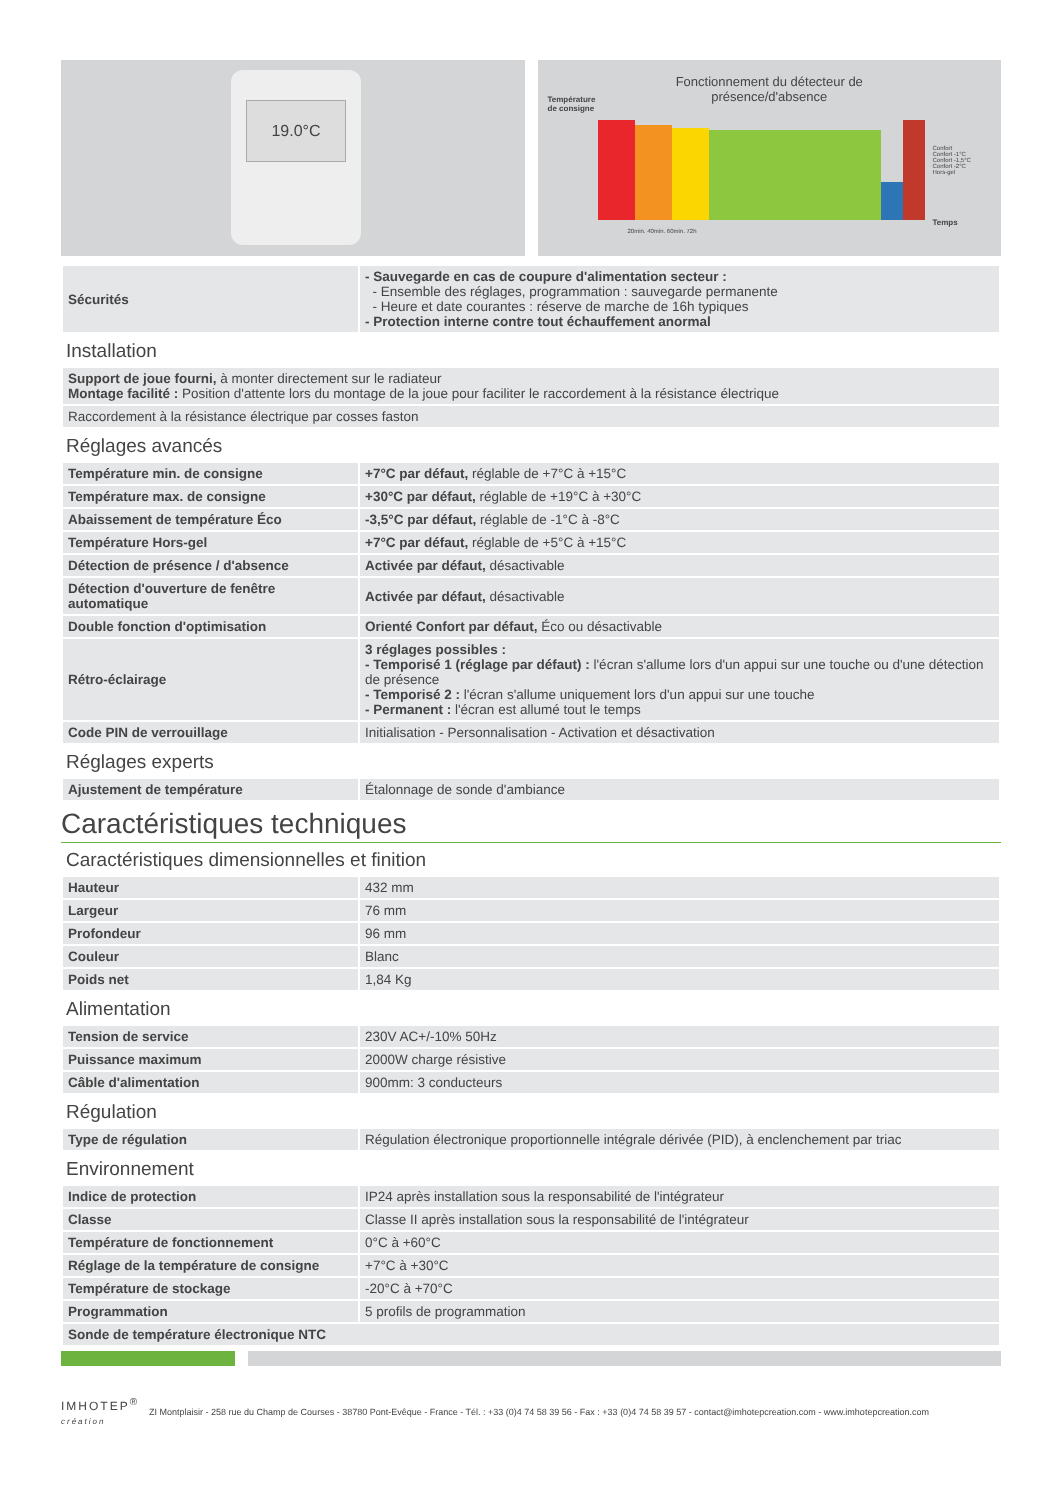19.0°C
Fonctionnement du détecteur de
présence/d'absence
Température
de consigne
Confort
Confort -1°C
Confort -1,5°C
Confort -2°C
Hors-gel
Temps
20min. 40min. 60min. 72h
| Sécurités | - Sauvegarde en cas de coupure d'alimentation secteur : - Ensemble des réglages, programmation : sauvegarde permanente - Heure et date courantes : réserve de marche de 16h typiques - Protection interne contre tout échauffement anormal |
Installation
| Support de joue fourni, à monter directement sur le radiateur Montage facilité : Position d'attente lors du montage de la joue pour faciliter le raccordement à la résistance électrique |
| Raccordement à la résistance électrique par cosses faston |
Réglages avancés
| Température min. de consigne | +7°C par défaut, réglable de +7°C à +15°C |
| Température max. de consigne | +30°C par défaut, réglable de +19°C à +30°C |
| Abaissement de température Éco | -3,5°C par défaut, réglable de -1°C à -8°C |
| Température Hors-gel | +7°C par défaut, réglable de +5°C à +15°C |
| Détection de présence / d'absence | Activée par défaut, désactivable |
| Détection d'ouverture de fenêtre automatique | Activée par défaut, désactivable |
| Double fonction d'optimisation | Orienté Confort par défaut, Éco ou désactivable |
| Rétro-éclairage | 3 réglages possibles : - Temporisé 1 (réglage par défaut) : l'écran s'allume lors d'un appui sur une touche ou d'une détection de présence - Temporisé 2 : l'écran s'allume uniquement lors d'un appui sur une touche - Permanent : l'écran est allumé tout le temps |
| Code PIN de verrouillage | Initialisation - Personnalisation - Activation et désactivation |
Réglages experts
| Ajustement de température | Étalonnage de sonde d'ambiance |
Caractéristiques techniques
Caractéristiques dimensionnelles et finition
| Hauteur | 432 mm |
| Largeur | 76 mm |
| Profondeur | 96 mm |
| Couleur | Blanc |
| Poids net | 1,84 Kg |
Alimentation
| Tension de service | 230V AC+/-10% 50Hz |
| Puissance maximum | 2000W charge résistive |
| Câble d'alimentation | 900mm: 3 conducteurs |
Régulation
| Type de régulation | Régulation électronique proportionnelle intégrale dérivée (PID), à enclenchement par triac |
Environnement
| Indice de protection | IP24 après installation sous la responsabilité de l'intégrateur |
| Classe | Classe II après installation sous la responsabilité de l'intégrateur |
| Température de fonctionnement | 0°C à +60°C |
| Réglage de la température de consigne | +7°C à +30°C |
| Température de stockage | -20°C à +70°C |
| Programmation | 5 profils de programmation |
| Sonde de température électronique NTC | |
IMHOTEP<sup>®</sup>
création
ZI Montplaisir - 258 rue du Champ de Courses - 38780 Pont-Evêque - France - Tél. : +33 (0)4 74 58 39 56 - Fax : +33 (0)4 74 58 39 57 - contact@imhotepcreation.com - www.imhotepcreation.com